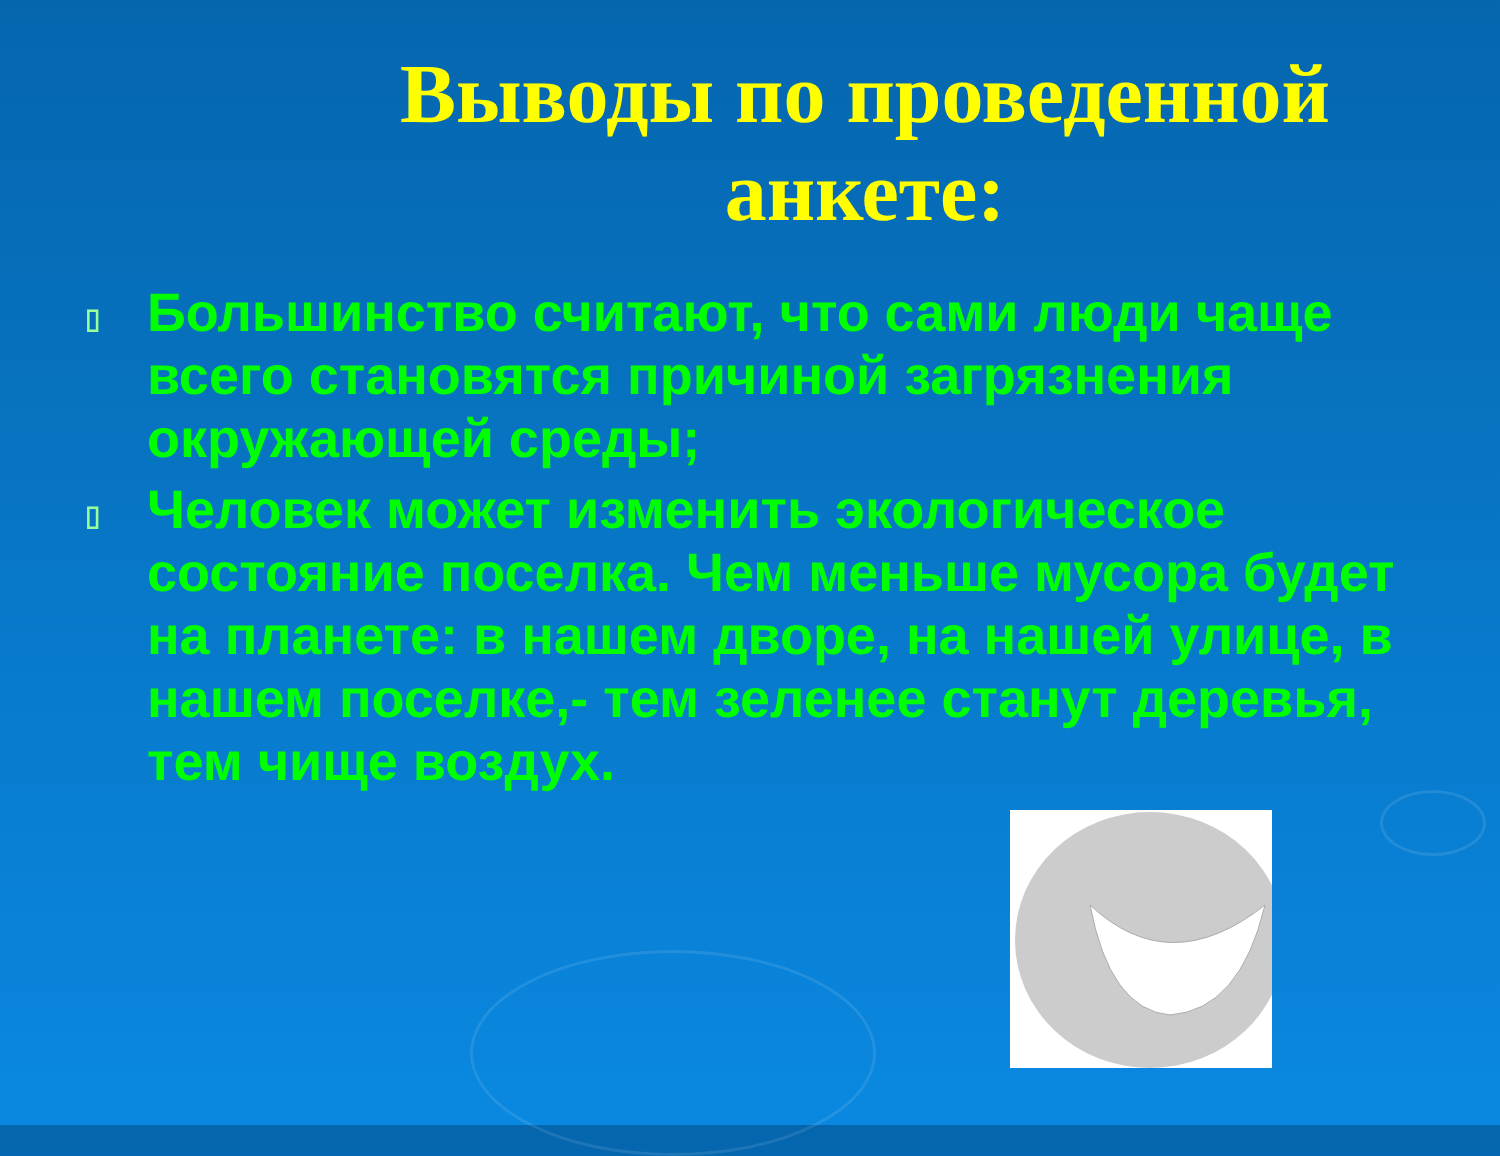Выводы по проведенной анкете:
▯ Большинство считают, что сами люди чаще всего становятся причиной загрязнения окружающей среды;
▯ Человек может изменить экологическое состояние поселка. Чем меньше мусора будет на планете: в нашем дворе, на нашей улице, в нашем поселке,- тем зеленее станут деревья, тем чище воздух.